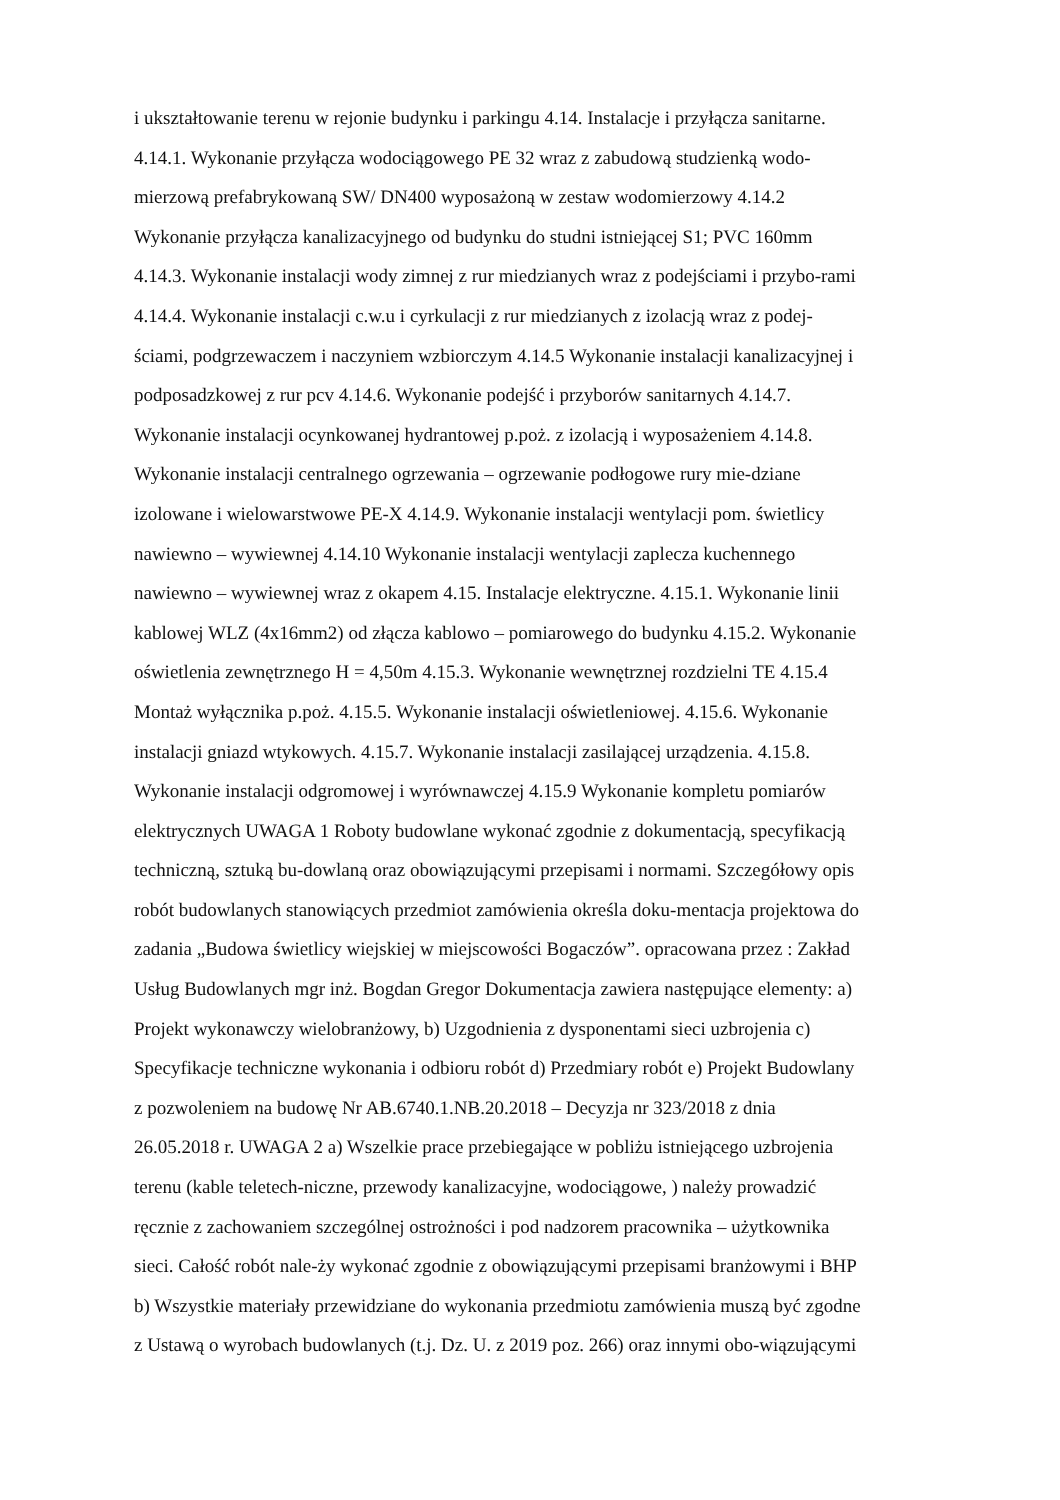i ukształtowanie terenu w rejonie budynku i parkingu 4.14. Instalacje i przyłącza sanitarne.
4.14.1. Wykonanie przyłącza wodociągowego PE 32 wraz z zabudową studzienką wodo-
mierzową prefabrykowaną SW/ DN400 wyposażoną w zestaw wodomierzowy 4.14.2
Wykonanie przyłącza kanalizacyjnego od budynku do studni istniejącej S1; PVC 160mm
4.14.3. Wykonanie instalacji wody zimnej z rur miedzianych wraz z podejściami i przybo-rami
4.14.4. Wykonanie instalacji c.w.u i cyrkulacji z rur miedzianych z izolacją wraz z podej-
ściami, podgrzewaczem i naczyniem wzbiorczym 4.14.5 Wykonanie instalacji kanalizacyjnej i
podposadzkowej z rur pcv 4.14.6. Wykonanie podejść i przyborów sanitarnych 4.14.7.
Wykonanie instalacji ocynkowanej hydrantowej p.poż. z izolacją i wyposażeniem 4.14.8.
Wykonanie instalacji centralnego ogrzewania – ogrzewanie podłogowe rury mie-dziane
izolowane i wielowarstwowe PE-X 4.14.9. Wykonanie instalacji wentylacji pom. świetlicy
nawiewno – wywiewnej 4.14.10 Wykonanie instalacji wentylacji zaplecza kuchennego
nawiewno – wywiewnej wraz z okapem 4.15. Instalacje elektryczne. 4.15.1. Wykonanie linii
kablowej WLZ (4x16mm2) od złącza kablowo – pomiarowego do budynku 4.15.2. Wykonanie
oświetlenia zewnętrznego H = 4,50m 4.15.3. Wykonanie wewnętrznej rozdzielni TE 4.15.4
Montaż wyłącznika p.poż. 4.15.5. Wykonanie instalacji oświetleniowej. 4.15.6. Wykonanie
instalacji gniazd wtykowych. 4.15.7. Wykonanie instalacji zasilającej urządzenia. 4.15.8.
Wykonanie instalacji odgromowej i wyrównawczej 4.15.9 Wykonanie kompletu pomiarów
elektrycznych UWAGA 1 Roboty budowlane wykonać zgodnie z dokumentacją, specyfikacją
techniczną, sztuką bu-dowlaną oraz obowiązującymi przepisami i normami. Szczegółowy opis
robót budowlanych stanowiących przedmiot zamówienia określa doku-mentacja projektowa do
zadania „Budowa świetlicy wiejskiej w miejscowości Bogaczów”. opracowana przez : Zakład
Usług Budowlanych mgr inż. Bogdan Gregor Dokumentacja zawiera następujące elementy: a)
Projekt wykonawczy wielobranżowy, b) Uzgodnienia z dysponentami sieci uzbrojenia c)
Specyfikacje techniczne wykonania i odbioru robót d) Przedmiary robót e) Projekt Budowlany
z pozwoleniem na budowę Nr AB.6740.1.NB.20.2018 – Decyzja nr 323/2018 z dnia
26.05.2018 r. UWAGA 2 a) Wszelkie prace przebiegające w pobliżu istniejącego uzbrojenia
terenu (kable teletech-niczne, przewody kanalizacyjne, wodociągowe, ) należy prowadzić
ręcznie z zachowaniem szczególnej ostrożności i pod nadzorem pracownika – użytkownika
sieci. Całość robót nale-ży wykonać zgodnie z obowiązującymi przepisami branżowymi i BHP
b) Wszystkie materiały przewidziane do wykonania przedmiotu zamówienia muszą być zgodne
z Ustawą o wyrobach budowlanych (t.j. Dz. U. z 2019 poz. 266) oraz innymi obo-wiązującymi